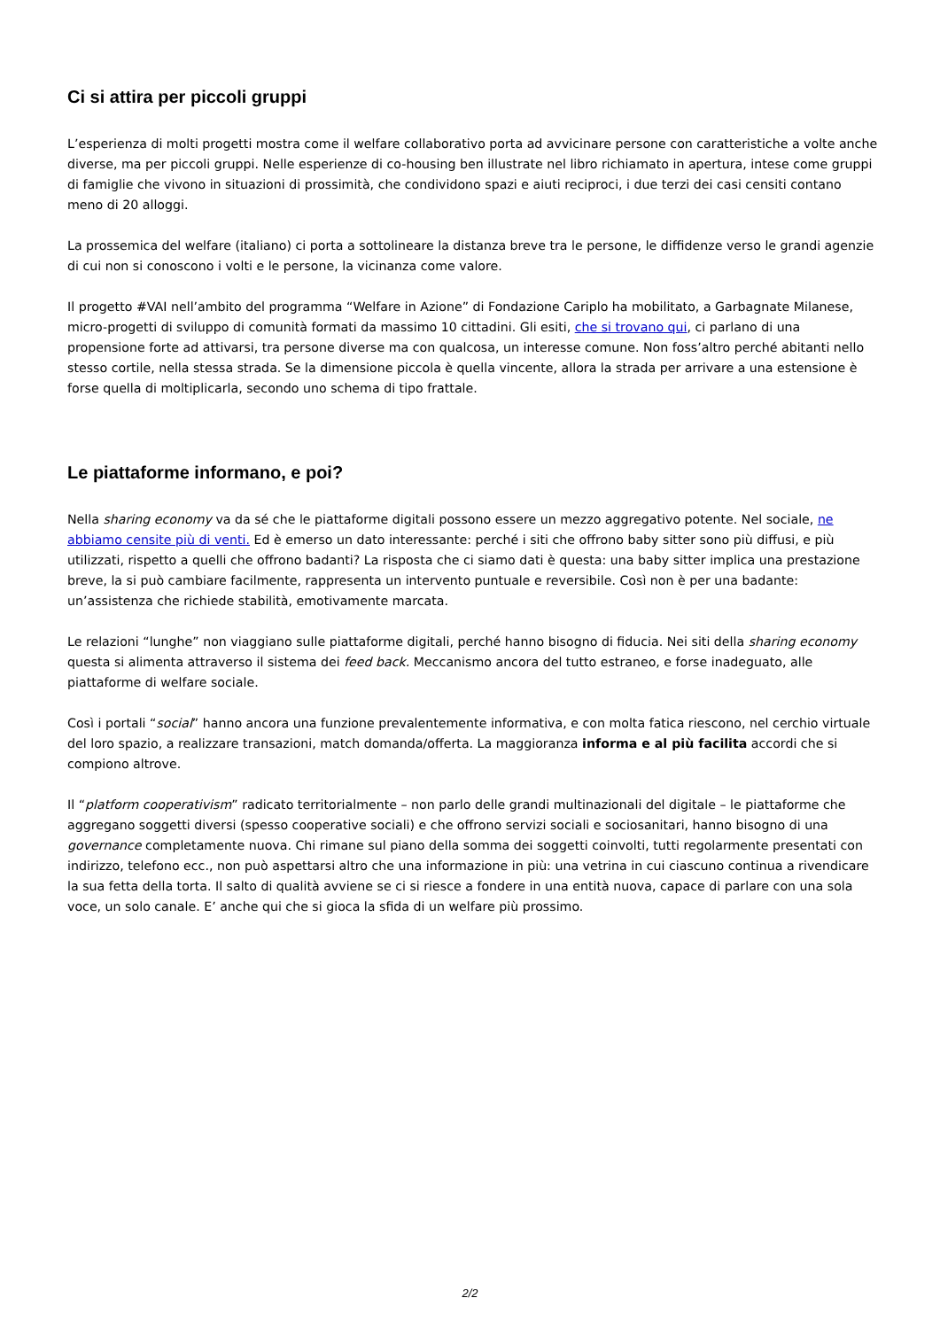Ci si attira per piccoli gruppi
L’esperienza di molti progetti mostra come il welfare collaborativo porta ad avvicinare persone con caratteristiche a volte anche diverse, ma per piccoli gruppi. Nelle esperienze di co-housing ben illustrate nel libro richiamato in apertura, intese come gruppi di famiglie che vivono in situazioni di prossimità, che condividono spazi e aiuti reciproci, i due terzi dei casi censiti contano meno di 20 alloggi.
La prossemica del welfare (italiano) ci porta a sottolineare la distanza breve tra le persone, le diffidenze verso le grandi agenzie di cui non si conoscono i volti e le persone, la vicinanza come valore.
Il progetto #VAI nell’ambito del programma “Welfare in Azione” di Fondazione Cariplo ha mobilitato, a Garbagnate Milanese, micro-progetti di sviluppo di comunità formati da massimo 10 cittadini. Gli esiti, che si trovano qui, ci parlano di una propensione forte ad attivarsi, tra persone diverse ma con qualcosa, un interesse comune. Non foss’altro perché abitanti nello stesso cortile, nella stessa strada. Se la dimensione piccola è quella vincente, allora la strada per arrivare a una estensione è forse quella di moltiplicarla, secondo uno schema di tipo frattale.
Le piattaforme informano, e poi?
Nella sharing economy va da sé che le piattaforme digitali possono essere un mezzo aggregativo potente. Nel sociale, ne abbiamo censite più di venti. Ed è emerso un dato interessante: perché i siti che offrono baby sitter sono più diffusi, e più utilizzati, rispetto a quelli che offrono badanti? La risposta che ci siamo dati è questa: una baby sitter implica una prestazione breve, la si può cambiare facilmente, rappresenta un intervento puntuale e reversibile. Così non è per una badante: un’assistenza che richiede stabilità, emotivamente marcata.
Le relazioni “lunghe” non viaggiano sulle piattaforme digitali, perché hanno bisogno di fiducia. Nei siti della sharing economy questa si alimenta attraverso il sistema dei feed back. Meccanismo ancora del tutto estraneo, e forse inadeguato, alle piattaforme di welfare sociale.
Così i portali “social” hanno ancora una funzione prevalentemente informativa, e con molta fatica riescono, nel cerchio virtuale del loro spazio, a realizzare transazioni, match domanda/offerta. La maggioranza informa e al più facilita accordi che si compiono altrove.
Il “platform cooperativism” radicato territorialmente – non parlo delle grandi multinazionali del digitale – le piattaforme che aggregano soggetti diversi (spesso cooperative sociali) e che offrono servizi sociali e sociosanitari, hanno bisogno di una governance completamente nuova. Chi rimane sul piano della somma dei soggetti coinvolti, tutti regolarmente presentati con indirizzo, telefono ecc., non può aspettarsi altro che una informazione in più: una vetrina in cui ciascuno continua a rivendicare la sua fetta della torta. Il salto di qualità avviene se ci si riesce a fondere in una entità nuova, capace di parlare con una sola voce, un solo canale. E’ anche qui che si gioca la sfida di un welfare più prossimo.
2/2